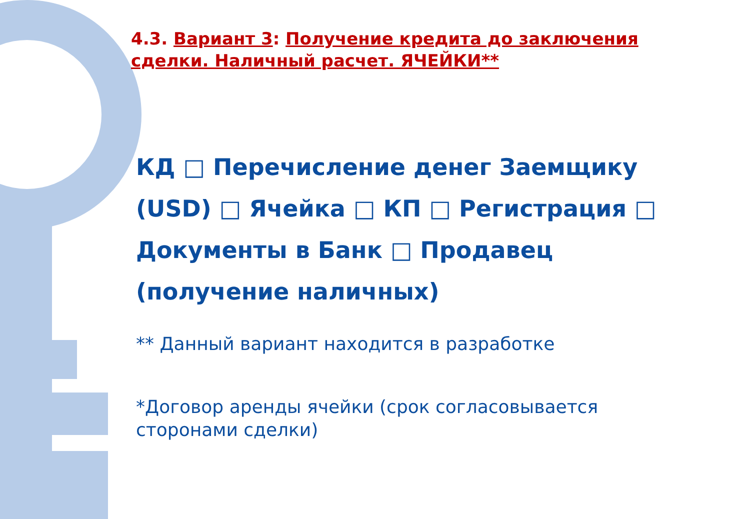4.3. Вариант 3: Получение кредита до заключения сделки. Наличный расчет. ЯЧЕЙКИ**
КД □ Перечисление денег Заемщику (USD) □ Ячейка □ КП □ Регистрация □ Документы в Банк □ Продавец (получение наличных)
** Данный вариант находится в разработке
*Договор аренды ячейки (срок согласовывается сторонами сделки)